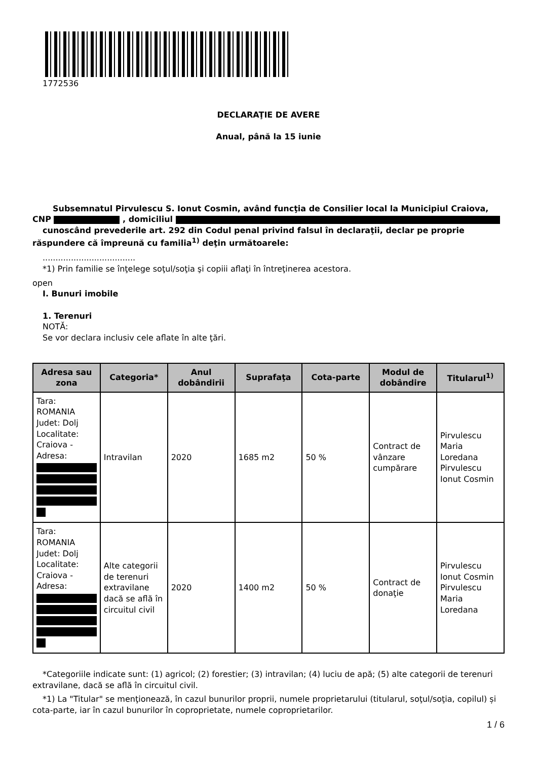1772536
DECLARAŢIE DE AVERE
Anual, până la 15 iunie
Subsemnatul Pirvulescu S. Ionut Cosmin, având funcţia de Consilier local la Municipiul Craiova,
CNP , domiciliul
cunoscând prevederile art. 292 din Codul penal privind falsul în declaraţii, declar pe proprie răspundere că împreună cu familia<sup>1)</sup> deţin următoarele:
....................................
*1) Prin familie se înţelege soţul/soţia şi copiii aflaţi în întreţinerea acestora.
open
I. Bunuri imobile
1. Terenuri
NOTĂ:
Se vor declara inclusiv cele aflate în alte ţări.
| Adresa sau zona | Categoria* | Anul dobândirii | Suprafaţa | Cota-parte | Modul de dobândire | Titularul<sup>1)</sup> |
| --- | --- | --- | --- | --- | --- | --- |
| Tara: ROMANIA Judet: Dolj Localitate: Craiova - Adresa: | Intravilan | 2020 | 1685 m2 | 50 % | Contract de vânzare cumpărare | Pirvulescu Maria Loredana Pirvulescu Ionut Cosmin |
| Tara: ROMANIA Judet: Dolj Localitate: Craiova - Adresa: | Alte categorii de terenuri extravilane dacă se află în circuitul civil | 2020 | 1400 m2 | 50 % | Contract de donaţie | Pirvulescu Ionut Cosmin Pirvulescu Maria Loredana |
*Categoriile indicate sunt: (1) agricol; (2) forestier; (3) intravilan; (4) luciu de apă; (5) alte categorii de terenuri extravilane, dacă se află în circuitul civil.
*1) La "Titular" se menţionează, în cazul bunurilor proprii, numele proprietarului (titularul, soţul/soţia, copilul) și cota-parte, iar în cazul bunurilor în coproprietate, numele coproprietarilor.
1 / 6